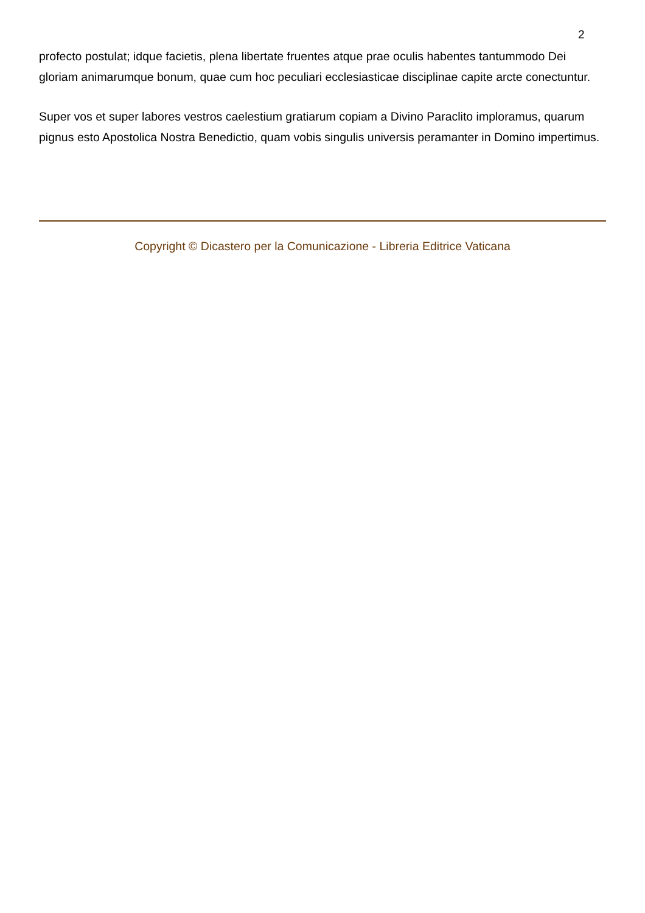2
profecto postulat; idque facietis, plena libertate fruentes atque prae oculis habentes tantummodo Dei gloriam animarumque bonum, quae cum hoc peculiari ecclesiasticae disciplinae capite arcte conectuntur.
Super vos et super labores vestros caelestium gratiarum copiam a Divino Paraclito imploramus, quarum pignus esto Apostolica Nostra Benedictio, quam vobis singulis universis peramanter in Domino impertimus.
Copyright © Dicastero per la Comunicazione - Libreria Editrice Vaticana